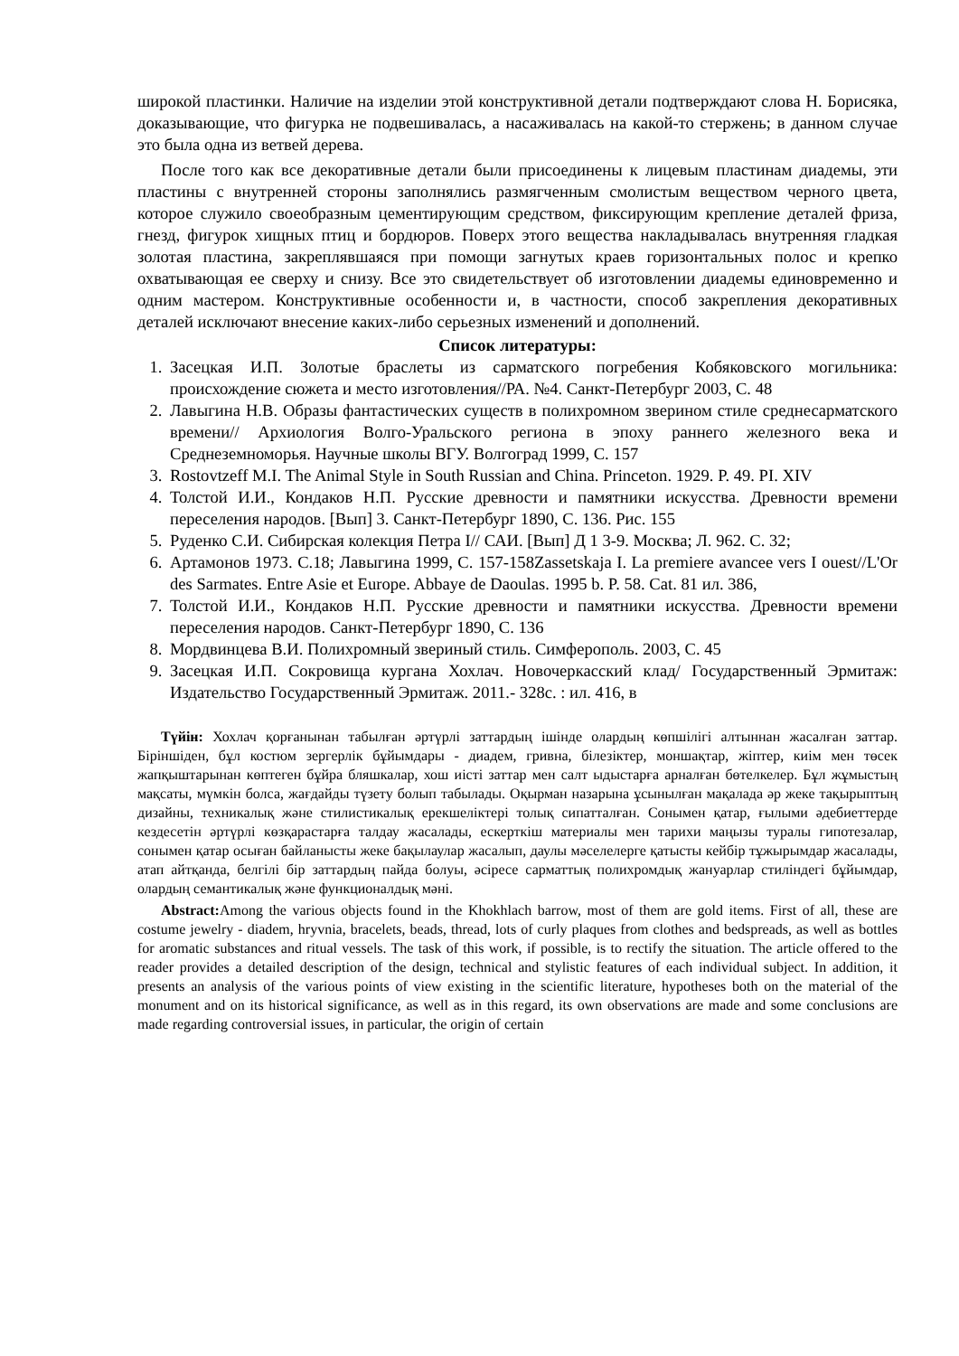широкой пластинки. Наличие на изделии этой конструктивной детали подтверждают слова Н. Борисяка, доказывающие, что фигурка не подвешивалась, а насаживалась на какой-то стержень; в данном случае это была одна из ветвей дерева.
После того как все декоративные детали были присоединены к лицевым пластинам диадемы, эти пластины с внутренней стороны заполнялись размягченным смолистым веществом черного цвета, которое служило своеобразным цементирующим средством, фиксирующим крепление деталей фриза, гнезд, фигурок хищных птиц и бордюров. Поверх этого вещества накладывалась внутренняя гладкая золотая пластина, закреплявшаяся при помощи загнутых краев горизонтальных полос и крепко охватывающая ее сверху и снизу. Все это свидетельствует об изготовлении диадемы единовременно и одним мастером. Конструктивные особенности и, в частности, способ закрепления декоративных деталей исключают внесение каких-либо серьезных изменений и дополнений.
Список литературы:
1. Засецкая И.П. Золотые браслеты из сарматского погребения Кобяковского могильника: происхождение сюжета и место изготовления//РА. №4. Санкт-Петербург 2003, С. 48
2. Лавыгина Н.В. Образы фантастических существ в полихромном зверином стиле среднесарматского времени// Архиология Волго-Уральского региона в эпоху раннего железного века и Среднеземноморья. Научные школы ВГУ. Волгоград 1999, С. 157
3. Rostovtzeff M.I. The Animal Style in South Russian and China. Princeton. 1929. P. 49. PI. XIV
4. Толстой И.И., Кондаков Н.П. Русские древности и памятники искусства. Древности времени переселения народов. [Вып] 3. Санкт-Петербург 1890, С. 136. Рис. 155
5. Руденко С.И. Сибирская колекция Петра I// САИ. [Вып] Д 1 3-9. Москва; Л. 962. С. 32;
6. Артамонов 1973. С.18; Лавыгина 1999, С. 157-158Zassetskaja I. La premiere avancee vers I ouest//L'Or des Sarmates. Entre Asie et Europe. Abbaye de Daoulas. 1995 b. P. 58. Cat. 81 ил. 386,
7. Толстой И.И., Кондаков Н.П. Русские древности и памятники искусства. Древности времени переселения народов. Санкт-Петербург 1890, С. 136
8. Мордвинцева В.И. Полихромный звериный стиль. Симферополь. 2003, С. 45
9. Засецкая И.П. Сокровища кургана Хохлач. Новочеркасский клад/ Государственный Эрмитаж: Издательство Государственный Эрмитаж. 2011.- 328с. : ил. 416, в
Түйін: Хохлач қорғанынан табылған әртүрлі заттардың ішінде олардың көпшілігі алтыннан жасалған заттар. Біріншіден, бұл костюм зергерлік бұйымдары - диадем, гривна, білезіктер, моншақтар, жіптер, киім мен төсек жапқыштарынан көптеген бұйра бляшкалар, хош иісті заттар мен салт ыдыстарға арналған бөтелкелер. Бұл жұмыстың мақсаты, мүмкін болса, жағдайды түзету болып табылады. Оқырман назарына ұсынылған мақалада әр жеке тақырыптың дизайны, техникалық және стилистикалық ерекшеліктері толық сипатталған. Сонымен қатар, ғылыми әдебиеттерде кездесетін әртүрлі көзқарастарға талдау жасалады, ескерткіш материалы мен тарихи маңызы туралы гипотезалар, сонымен қатар осыған байланысты жеке бақылаулар жасалып, даулы мәселелерге қатысты кейбір тұжырымдар жасалады, атап айтқанда, белгілі бір заттардың пайда болуы, әсіресе сарматтық полихромдық жануарлар стиліндегі бұйымдар, олардың семантикалық және функционалдық мәні.
Abstract: Among the various objects found in the Khokhlach barrow, most of them are gold items. First of all, these are costume jewelry - diadem, hryvnia, bracelets, beads, thread, lots of curly plaques from clothes and bedspreads, as well as bottles for aromatic substances and ritual vessels. The task of this work, if possible, is to rectify the situation. The article offered to the reader provides a detailed description of the design, technical and stylistic features of each individual subject. In addition, it presents an analysis of the various points of view existing in the scientific literature, hypotheses both on the material of the monument and on its historical significance, as well as in this regard, its own observations are made and some conclusions are made regarding controversial issues, in particular, the origin of certain